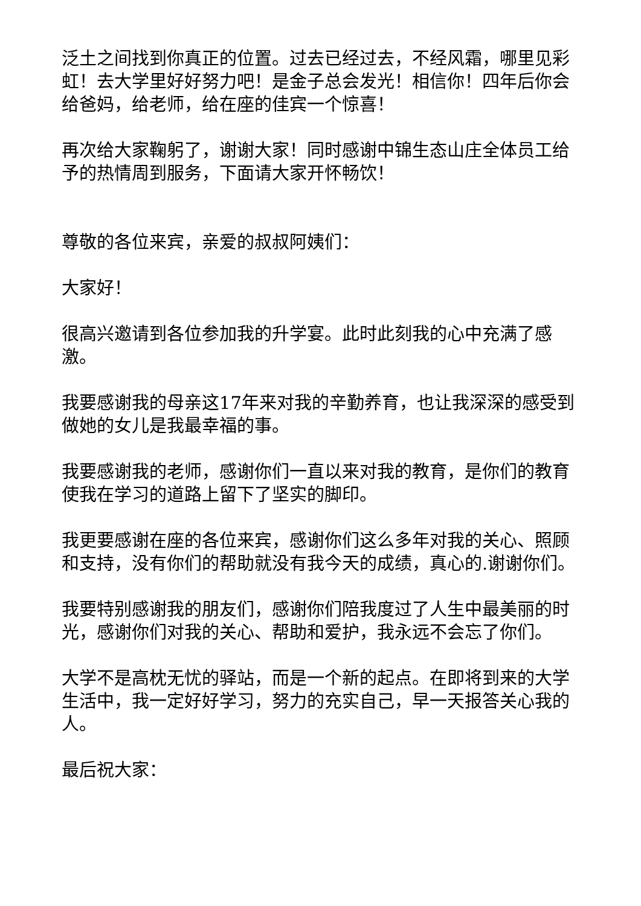泛土之间找到你真正的位置。过去已经过去，不经风霜，哪里见彩虹！去大学里好好努力吧！是金子总会发光！相信你！四年后你会给爸妈，给老师，给在座的佳宾一个惊喜！
再次给大家鞠躬了，谢谢大家！同时感谢中锦生态山庄全体员工给予的热情周到服务，下面请大家开怀畅饮！
尊敬的各位来宾，亲爱的叔叔阿姨们：
大家好！
很高兴邀请到各位参加我的升学宴。此时此刻我的心中充满了感激。
我要感谢我的母亲这17年来对我的辛勤养育，也让我深深的感受到做她的女儿是我最幸福的事。
我要感谢我的老师，感谢你们一直以来对我的教育，是你们的教育使我在学习的道路上留下了坚实的脚印。
我更要感谢在座的各位来宾，感谢你们这么多年对我的关心、照顾和支持，没有你们的帮助就没有我今天的成绩，真心的.谢谢你们。
我要特别感谢我的朋友们，感谢你们陪我度过了人生中最美丽的时光，感谢你们对我的关心、帮助和爱护，我永远不会忘了你们。
大学不是高枕无忧的驿站，而是一个新的起点。在即将到来的大学生活中，我一定好好学习，努力的充实自己，早一天报答关心我的人。
最后祝大家：